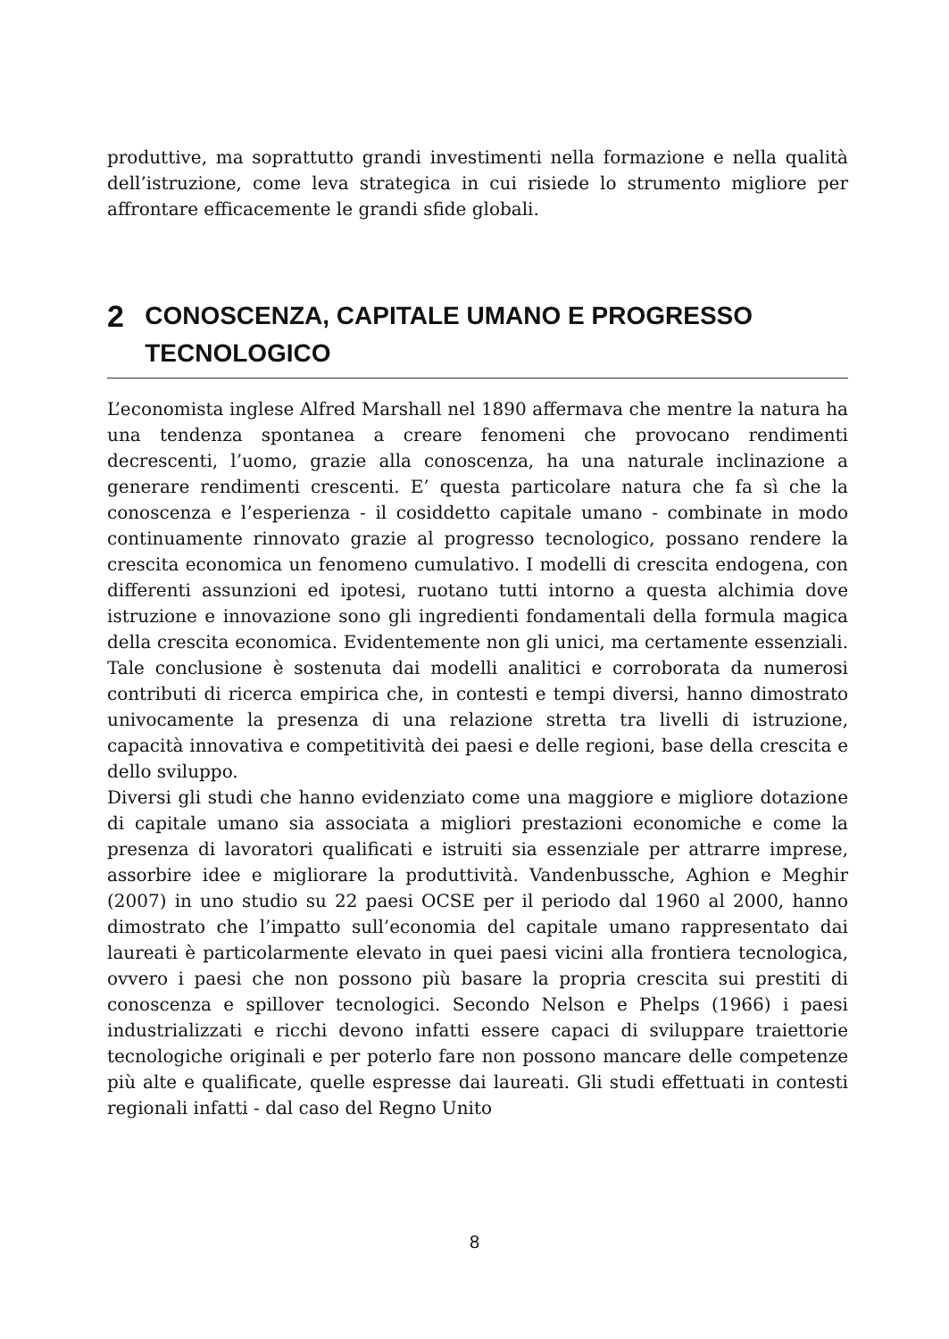produttive, ma soprattutto grandi investimenti nella formazione e nella qualità dell’istruzione, come leva strategica in cui risiede lo strumento migliore per affrontare efficacemente le grandi sfide globali.
2 CONOSCENZA, CAPITALE UMANO E PROGRESSO TECNOLOGICO
L’economista inglese Alfred Marshall nel 1890 affermava che mentre la natura ha una tendenza spontanea a creare fenomeni che provocano rendimenti decrescenti, l’uomo, grazie alla conoscenza, ha una naturale inclinazione a generare rendimenti crescenti. E’ questa particolare natura che fa sì che la conoscenza e l’esperienza - il cosiddetto capitale umano - combinate in modo continuamente rinnovato grazie al progresso tecnologico, possano rendere la crescita economica un fenomeno cumulativo. I modelli di crescita endogena, con differenti assunzioni ed ipotesi, ruotano tutti intorno a questa alchimia dove istruzione e innovazione sono gli ingredienti fondamentali della formula magica della crescita economica. Evidentemente non gli unici, ma certamente essenziali. Tale conclusione è sostenuta dai modelli analitici e corroborata da numerosi contributi di ricerca empirica che, in contesti e tempi diversi, hanno dimostrato univocamente la presenza di una relazione stretta tra livelli di istruzione, capacità innovativa e competitività dei paesi e delle regioni, base della crescita e dello sviluppo.
Diversi gli studi che hanno evidenziato come una maggiore e migliore dotazione di capitale umano sia associata a migliori prestazioni economiche e come la presenza di lavoratori qualificati e istruiti sia essenziale per attrarre imprese, assorbire idee e migliorare la produttività. Vandenbussche, Aghion e Meghir (2007) in uno studio su 22 paesi OCSE per il periodo dal 1960 al 2000, hanno dimostrato che l’impatto sull’economia del capitale umano rappresentato dai laureati è particolarmente elevato in quei paesi vicini alla frontiera tecnologica, ovvero i paesi che non possono più basare la propria crescita sui prestiti di conoscenza e spillover tecnologici. Secondo Nelson e Phelps (1966) i paesi industrializzati e ricchi devono infatti essere capaci di sviluppare traiettorie tecnologiche originali e per poterlo fare non possono mancare delle competenze più alte e qualificate, quelle espresse dai laureati. Gli studi effettuati in contesti regionali infatti - dal caso del Regno Unito
8